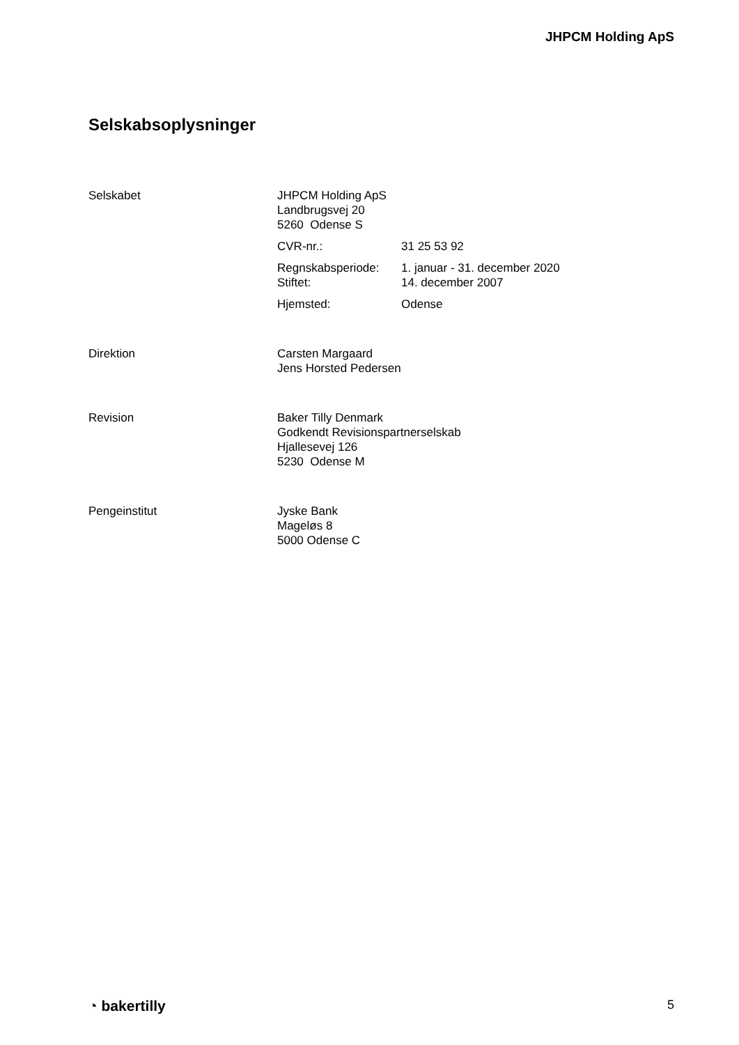JHPCM Holding ApS
Selskabsoplysninger
Selskabet JHPCM Holding ApS
Landbrugsvej 20
5260 Odense S
CVR-nr.: 31 25 53 92
Regnskabsperiode:
Stiftet:
1. januar - 31. december 2020
14. december 2007
Hjemsted: Odense
Direktion Carsten Margaard
Jens Horsted Pedersen
Revision Baker Tilly Denmark
Godkendt Revisionspartnerselskab
Hjallesevej 126
5230 Odense M
Pengeinstitut Jyske Bank
Mageløs 8
5000 Odense C
◔ bakertilly
5